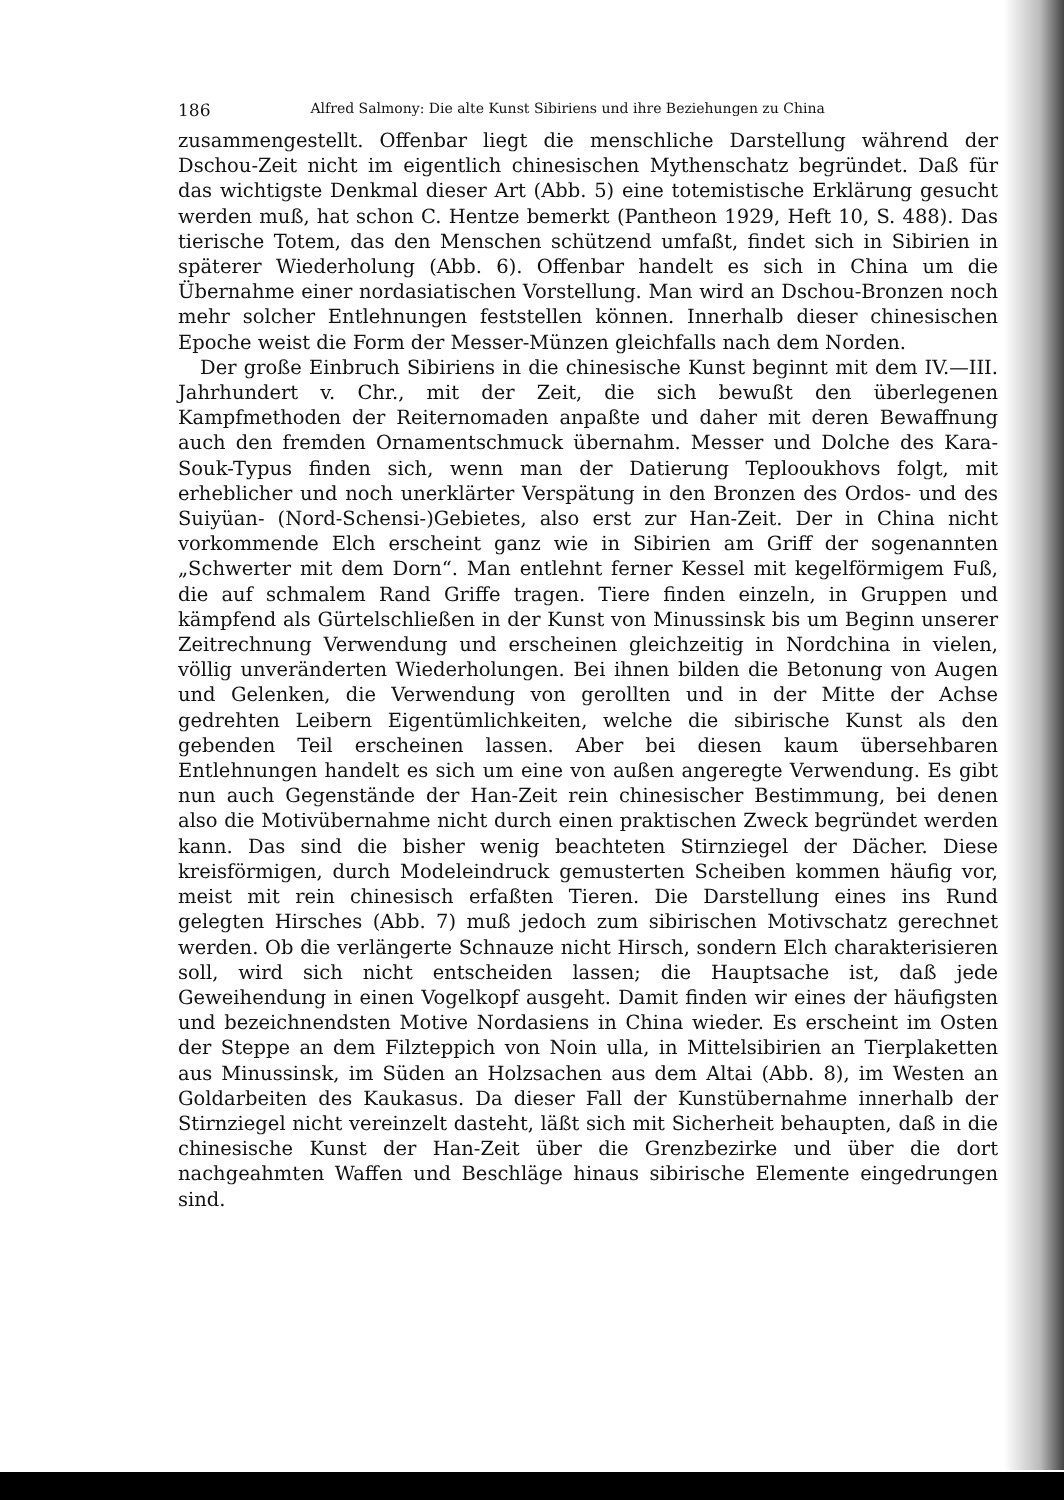186 Alfred Salmony: Die alte Kunst Sibiriens und ihre Beziehungen zu China
zusammengestellt. Offenbar liegt die menschliche Darstellung während der Dschou-Zeit nicht im eigentlich chinesischen Mythenschatz begründet. Daß für das wichtigste Denkmal dieser Art (Abb. 5) eine totemistische Erklärung gesucht werden muß, hat schon C. Hentze bemerkt (Pantheon 1929, Heft 10, S. 488). Das tierische Totem, das den Menschen schützend umfaßt, findet sich in Sibirien in späterer Wiederholung (Abb. 6). Offenbar handelt es sich in China um die Übernahme einer nordasiatischen Vorstellung. Man wird an Dschou-Bronzen noch mehr solcher Entlehnungen feststellen können. Innerhalb dieser chinesischen Epoche weist die Form der Messer-Münzen gleichfalls nach dem Norden.
Der große Einbruch Sibiriens in die chinesische Kunst beginnt mit dem IV.—III. Jahrhundert v. Chr., mit der Zeit, die sich bewußt den überlegenen Kampfmethoden der Reiternomaden anpaßte und daher mit deren Bewaffnung auch den fremden Ornamentschmuck übernahm. Messer und Dolche des Kara-Souk-Typus finden sich, wenn man der Datierung Teplooukhovs folgt, mit erheblicher und noch unerklärter Verspätung in den Bronzen des Ordos- und des Suiyüan- (Nord-Schensi-)Gebietes, also erst zur Han-Zeit. Der in China nicht vorkommende Elch erscheint ganz wie in Sibirien am Griff der sogenannten „Schwerter mit dem Dorn“. Man entlehnt ferner Kessel mit kegelförmigem Fuß, die auf schmalem Rand Griffe tragen. Tiere finden einzeln, in Gruppen und kämpfend als Gürtelschließen in der Kunst von Minussinsk bis um Beginn unserer Zeitrechnung Verwendung und erscheinen gleichzeitig in Nordchina in vielen, völlig unveränderten Wiederholungen. Bei ihnen bilden die Betonung von Augen und Gelenken, die Verwendung von gerollten und in der Mitte der Achse gedrehten Leibern Eigentümlichkeiten, welche die sibirische Kunst als den gebenden Teil erscheinen lassen. Aber bei diesen kaum übersehbaren Entlehnungen handelt es sich um eine von außen angeregte Verwendung. Es gibt nun auch Gegenstände der Han-Zeit rein chinesischer Bestimmung, bei denen also die Motivübernahme nicht durch einen praktischen Zweck begründet werden kann. Das sind die bisher wenig beachteten Stirnziegel der Dächer. Diese kreisförmigen, durch Modeleindruck gemusterten Scheiben kommen häufig vor, meist mit rein chinesisch erfaßten Tieren. Die Darstellung eines ins Rund gelegten Hirsches (Abb. 7) muß jedoch zum sibirischen Motivschatz gerechnet werden. Ob die verlängerte Schnauze nicht Hirsch, sondern Elch charakterisieren soll, wird sich nicht entscheiden lassen; die Hauptsache ist, daß jede Geweihendung in einen Vogelkopf ausgeht. Damit finden wir eines der häufigsten und bezeichnendsten Motive Nordasiens in China wieder. Es erscheint im Osten der Steppe an dem Filzteppich von Noin ulla, in Mittelsibirien an Tierplaketten aus Minussinsk, im Süden an Holzsachen aus dem Altai (Abb. 8), im Westen an Goldarbeiten des Kaukasus. Da dieser Fall der Kunstübernahme innerhalb der Stirnziegel nicht vereinzelt dasteht, läßt sich mit Sicherheit behaupten, daß in die chinesische Kunst der Han-Zeit über die Grenzbezirke und über die dort nachgeahmten Waffen und Beschläge hinaus sibirische Elemente eingedrungen sind.